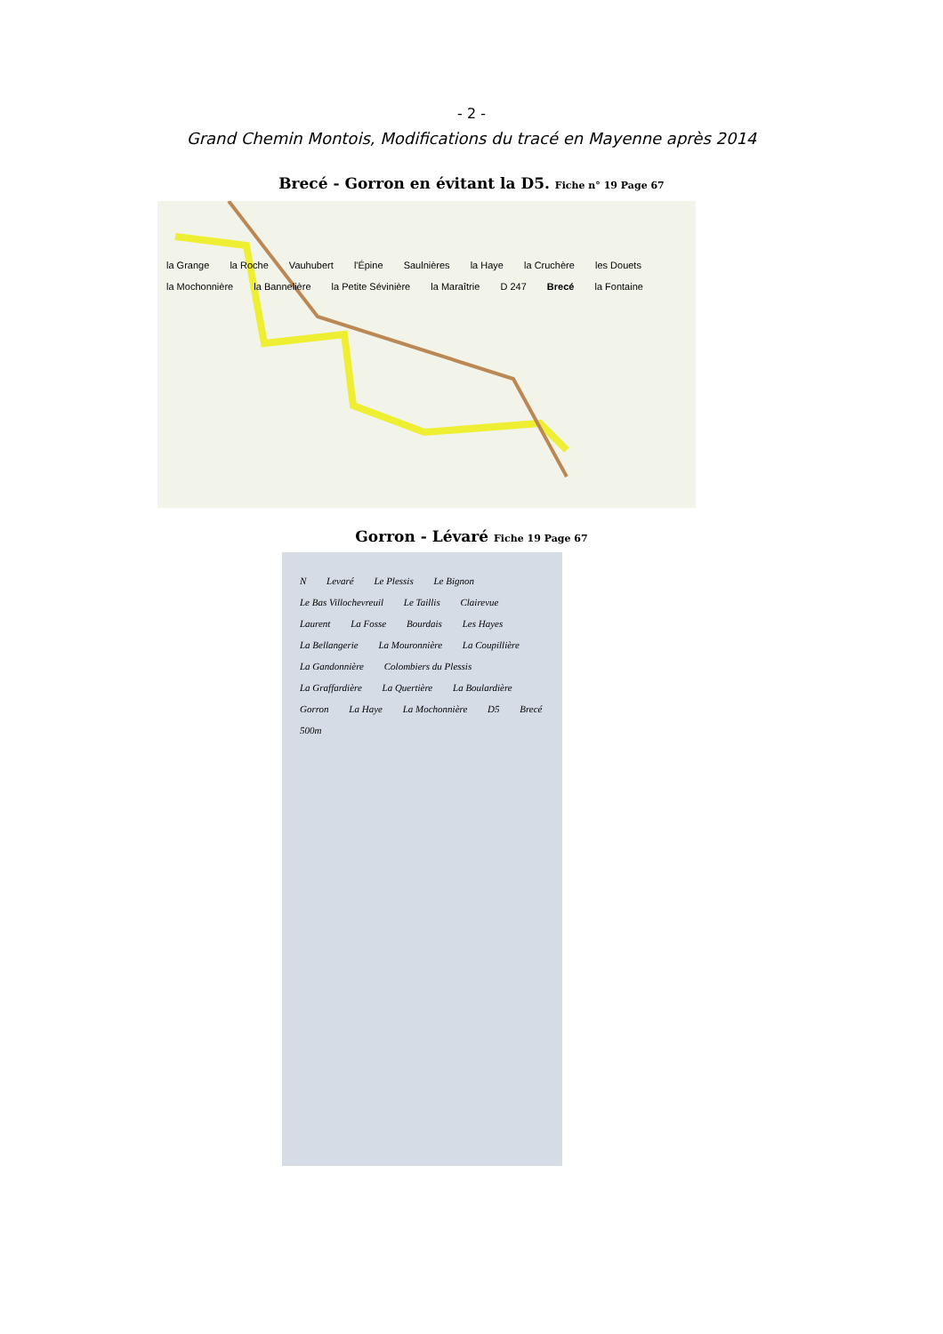- 2 -
Grand Chemin Montois, Modifications du tracé en Mayenne après 2014
Brecé - Gorron en évitant la D5. Fiche n° 19 Page 67
la Grange la Roche Vauhubert l'Épine Saulnières la Haye la Cruchère les Douets la Mochonnière la Bannelière la Petite Sévinière la Maraîtrie D 247 Brecé la Fontaine
Gorron - Lévaré Fiche 19 Page 67
N Levaré Le Plessis Le Bignon Le Bas Villochevreuil Le Taillis Clairevue Laurent La Fosse Bourdais Les Hayes La Bellangerie La Mouronnière La Coupillière La Gandonnière Colombiers du Plessis La Graffardière La Quertière La Boulardière Gorron La Haye La Mochonnière D5 Brecé 500m